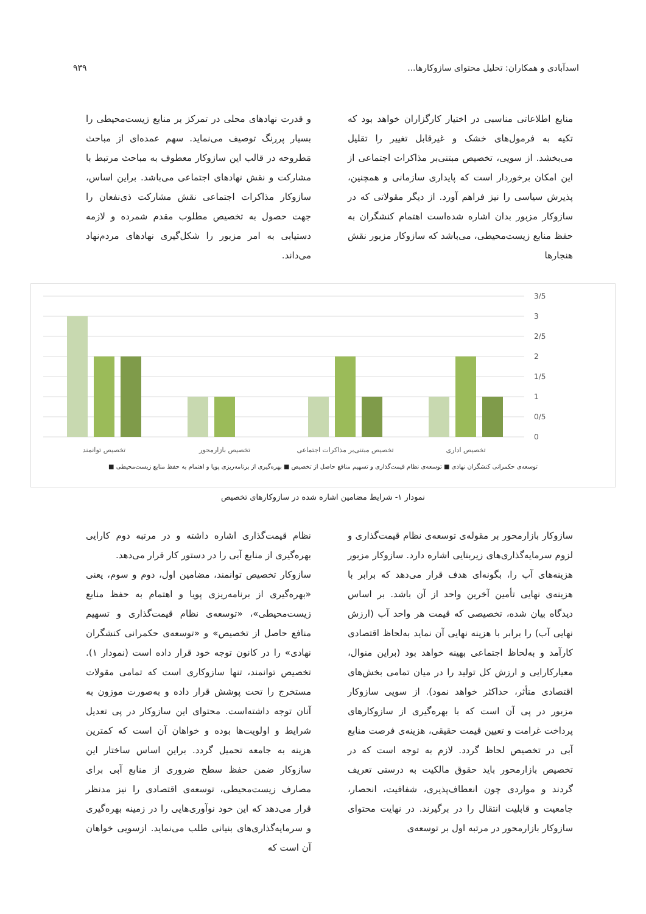اسدآبادی و همکاران: تحلیل محتوای سازوکارها... ۹۳۹
منابع اطلاعاتی مناسبی در اختیار کارگزاران خواهد بود که تکیه به فرمول‌های خشک و غیرقابل تغییر را تقلیل می‌بخشد. از سویی، تخصیص مبتنی‌بر مذاکرات اجتماعی از این امکان برخوردار است که پایداری سازمانی و همچنین، پذیرش سیاسی را نیز فراهم آورد. از دیگر مقولاتی که در سازوکار مزبور بدان اشاره شده‌است اهتمام کنشگران به حفظ منابع زیست‌محیطی، می‌باشد که سازوکار مزبور نقش هنجارها
و قدرت نهادهای محلی در تمرکز بر منابع زیست‌محیطی را بسیار پررنگ توصیف می‌نماید. سهم عمده‌ای از مباحث مَطروحه در قالب این سازوکار معطوف به مباحث مرتبط با مشارکت و نقش نهادهای اجتماعی می‌باشد. براین اساس، سازوکار مذاکرات اجتماعی نقش مشارکت ذی‌نفعان را جهت حصول به تخصیص مطلوب مقدم شمرده و لازمه دستیابی به امر مزبور را شکل‌گیری نهادهای مردم‌نهاد می‌داند.
3/5
3
2/5
2
1/5
1
0/5
0
تخصیص توانمند
تخصیص بازارمحور
تخصیص مبتنی‌بر مذاکرات اجتماعی
تخصیص اداری
توسعه‌ی حکمرانی کنشگران نهادی ■ توسعه‌ی نظام قیمت‌گذاری و تسهیم منافع حاصل از تخصیص ■ بهره‌گیری از برنامه‌ریزی پویا و اهتمام به حفظ منابع زیست‌محیطی ■
نمودار ۱- شرایط مضامین اشاره شده در سازوکارهای تخصیص
سازوکار بازارمحور بر مقوله‌ی توسعه‌ی نظام قیمت‌گذاری و لزوم سرمایه‌گذاری‌های زیربنایی اشاره دارد. سازوکار مزبور هزینه‌های آب را، بگونه‌ای هدف قرار می‌دهد که برابر با هزینه‌ی نهایی تأمین آخرین واحد از آن باشد. بر اساس دیدگاه بیان شده، تخصیصی که قیمت هر واحد آب (ارزش نهایی آب) را برابر با هزینه نهایی آن نماید به‌لحاظ اقتصادی کارآمد و به‌لحاظ اجتماعی بهینه خواهد بود (براین منوال، معیارکارایی و ارزش کل تولید را در میان تمامی بخش‌های اقتصادی متأثر، حداکثر خواهد نمود). از سویی سازوکار مزبور در پی آن است که با بهره‌گیری از سازوکارهای پرداخت غرامت و تعیین قیمت حقیقی، هزینه‌ی فرصت منابع آبی در تخصیص لحاظ گردد. لازم به توجه است که در تخصیص بازارمحور باید حقوق مالکیت به درستی تعریف گردند و مواردی چون انعطاف‌پذیری، شفافیت، انحصار، جامعیت و قابلیت انتقال را در برگیرند. در نهایت محتوای سازوکار بازارمحور در مرتبه اول بر توسعه‌ی
نظام قیمت‌گذاری اشاره داشته و در مرتبه دوم کارایی بهره‌گیری از منابع آبی را در دستور کار قرار می‌دهد.
سازوکار تخصیص توانمند، مضامین اول، دوم و سوم، یعنی «بهره‌گیری از برنامه‌ریزی پویا و اهتمام به حفظ منابع زیست‌محیطی»، «توسعه‌ی نظام قیمت‌گذاری و تسهیم منافع حاصل از تخصیص» و «توسعه‌ی حکمرانی کنشگران نهادی» را در کانون توجه خود قرار داده است (نمودار ۱). تخصیص توانمند، تنها سازوکاری است که تمامی مقولات مستخرج را تحت پوشش قرار داده و به‌صورت موزون به آنان توجه داشته‌است. محتوای این سازوکار در پی تعدیل شرایط و اولویت‌ها بوده و خواهان آن است که کمترین هزینه به جامعه تحمیل گردد. براین اساس ساختار این سازوکار ضمن حفظ سطح ضروری از منابع آبی برای مصارف زیست‌محیطی، توسعه‌ی اقتصادی را نیز مدنظر قرار می‌دهد که این خود نوآوری‌هایی را در زمینه بهره‌گیری و سرمایه‌گذاری‌های بنیانی طلب می‌نماید. ازسویی خواهان آن است که